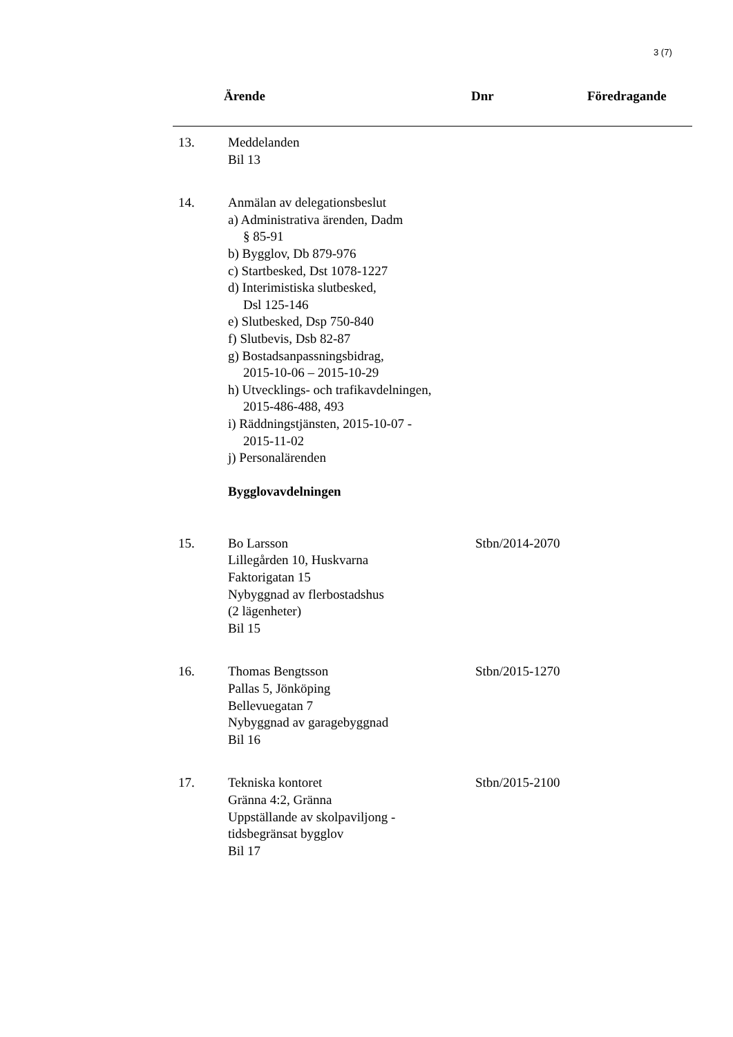3 (7)
| | Ärende | Dnr | Föredragande |
| --- | --- | --- | --- |
| 13. | Meddelanden Bil 13 | |
| 14. | Anmälan av delegationsbeslut a) Administrativa ärenden, Dadm § 85-91 b) Bygglov, Db 879-976 c) Startbesked, Dst 1078-1227 d) Interimistiska slutbesked, Dsl 125-146 e) Slutbesked, Dsp 750-840 f) Slutbevis, Dsb 82-87 g) Bostadsanpassningsbidrag, 2015-10-06 – 2015-10-29 h) Utvecklings- och trafikavdelningen, 2015-486-488, 493 i) Räddningstjänsten, 2015-10-07 - 2015-11-02 j) Personalärenden Bygglovavdelningen | |
| 15. | Bo Larsson Lillegården 10, Huskvarna Faktorigatan 15 Nybyggnad av flerbostadshus (2 lägenheter) Bil 15 | Stbn/2014-2070 |
| 16. | Thomas Bengtsson Pallas 5, Jönköping Bellevuegatan 7 Nybyggnad av garagebyggnad Bil 16 | Stbn/2015-1270 |
| 17. | Tekniska kontoret Gränna 4:2, Gränna Uppställande av skolpaviljong - tidsbegränsat bygglov Bil 17 | Stbn/2015-2100 |